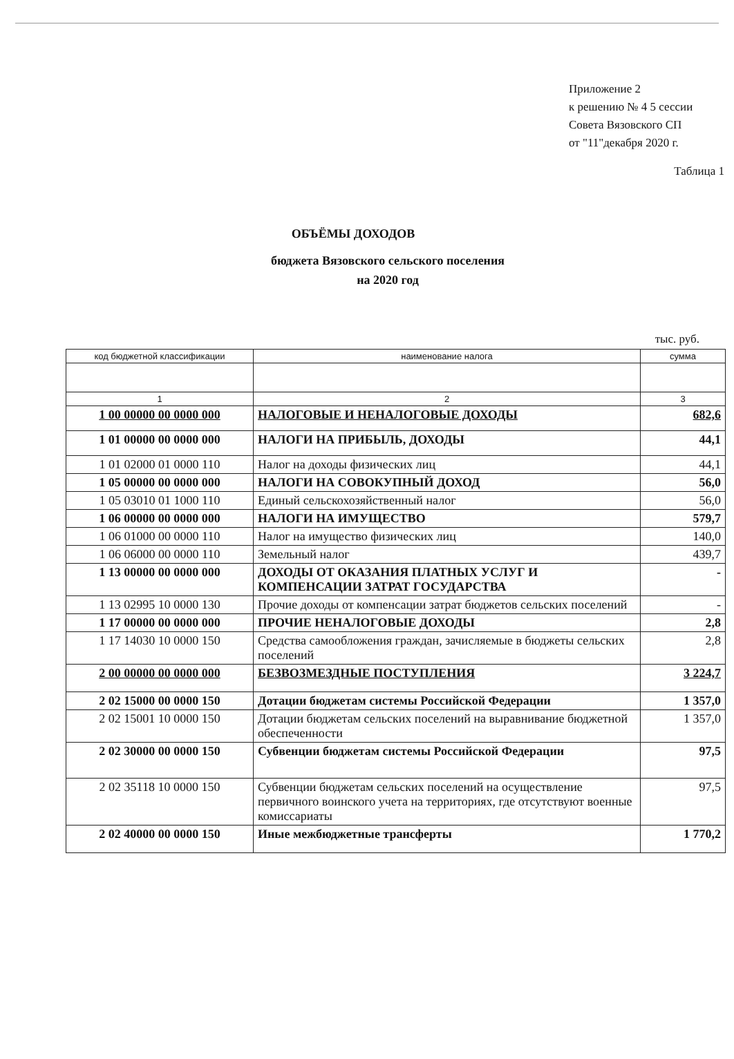Приложение 2
к решению № 4 5 сессии
Совета Вязовского СП
от "11"декабря 2020 г.
Таблица 1
ОБЪЁМЫ ДОХОДОВ
бюджета Вязовского сельского поселения
на 2020 год
тыс. руб.
| код бюджетной классификации | наименование налога | сумма |
| --- | --- | --- |
| 1 | 2 | 3 |
| 1 00 00000 00 0000 000 | НАЛОГОВЫЕ И НЕНАЛОГОВЫЕ ДОХОДЫ | 682,6 |
| 1 01 00000 00 0000 000 | НАЛОГИ НА ПРИБЫЛЬ, ДОХОДЫ | 44,1 |
| 1 01 02000 01 0000 110 | Налог на доходы физических лиц | 44,1 |
| 1 05 00000 00 0000 000 | НАЛОГИ НА СОВОКУПНЫЙ ДОХОД | 56,0 |
| 1 05 03010 01 1000 110 | Единый сельскохозяйственный налог | 56,0 |
| 1 06 00000 00 0000 000 | НАЛОГИ НА ИМУЩЕСТВО | 579,7 |
| 1 06 01000 00 0000 110 | Налог на имущество физических лиц | 140,0 |
| 1 06 06000 00 0000 110 | Земельный налог | 439,7 |
| 1 13 00000 00 0000 000 | ДОХОДЫ ОТ ОКАЗАНИЯ ПЛАТНЫХ УСЛУГ И КОМПЕНСАЦИИ ЗАТРАТ ГОСУДАРСТВА | - |
| 1 13 02995 10 0000 130 | Прочие доходы от компенсации затрат бюджетов сельских поселений | - |
| 1 17 00000 00 0000 000 | ПРОЧИЕ НЕНАЛОГОВЫЕ ДОХОДЫ | 2,8 |
| 1 17 14030 10 0000 150 | Средства самообложения граждан, зачисляемые в бюджеты сельских поселений | 2,8 |
| 2 00 00000 00 0000 000 | БЕЗВОЗМЕЗДНЫЕ ПОСТУПЛЕНИЯ | 3 224,7 |
| 2 02 15000 00 0000 150 | Дотации бюджетам системы Российской Федерации | 1 357,0 |
| 2 02 15001 10 0000 150 | Дотации бюджетам сельских поселений на выравнивание бюджетной обеспеченности | 1 357,0 |
| 2 02 30000 00 0000 150 | Субвенции бюджетам системы Российской Федерации | 97,5 |
| 2 02 35118 10 0000 150 | Субвенции бюджетам сельских поселений на осуществление первичного воинского учета на территориях, где отсутствуют военные комиссариаты | 97,5 |
| 2 02 40000 00 0000 150 | Иные межбюджетные трансферты | 1 770,2 |